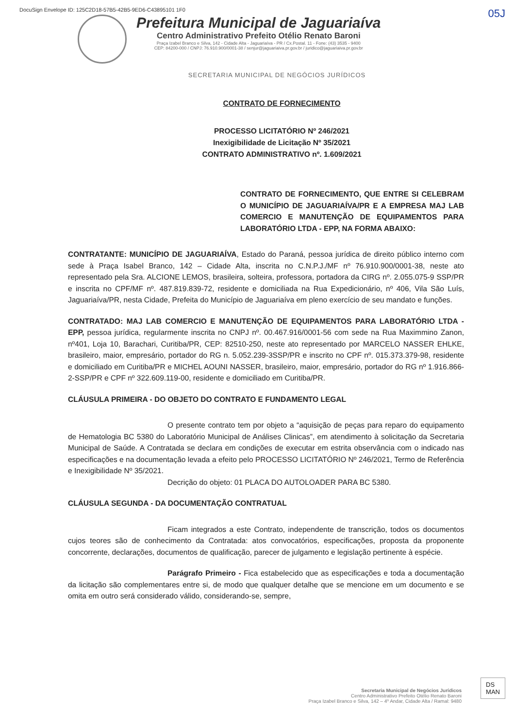DocuSign Envelope ID: 125C2D18-57B5-42B5-9ED6-C43895101 1F0
05J
Prefeitura Municipal de Jaguariaíva
Centro Administrativo Prefeito Otélio Renato Baroni
Praça Izabel Branco e Silva, 142 - Cidade Alta - Jaguariaíva - PR / Cx.Postal. 11 - Fone: (43) 3535 - 9400
CEP: 84200-000 / CNPJ: 76.910.900/0001-38 / senjur@jaguariaiva.pr.gov.br / juridico@jaguariaiva.pr.gov.br
SECRETARIA MUNICIPAL DE NEGÓCIOS JURÍDICOS
CONTRATO DE FORNECIMENTO
PROCESSO LICITATÓRIO Nº 246/2021
Inexigibilidade de Licitação Nº 35/2021
CONTRATO ADMINISTRATIVO nº. 1.609/2021
CONTRATO DE FORNECIMENTO, QUE ENTRE SI CELEBRAM O MUNICÍPIO DE JAGUARIAÍVA/PR E A EMPRESA MAJ LAB COMERCIO E MANUTENÇÃO DE EQUIPAMENTOS PARA LABORATÓRIO LTDA - EPP, NA FORMA ABAIXO:
CONTRATANTE: MUNICÍPIO DE JAGUARIAÍVA, Estado do Paraná, pessoa jurídica de direito público interno com sede à Praça Isabel Branco, 142 – Cidade Alta, inscrita no C.N.P.J./MF nº 76.910.900/0001-38, neste ato representado pela Sra. ALCIONE LEMOS, brasileira, solteira, professora, portadora da CIRG nº. 2.055.075-9 SSP/PR e inscrita no CPF/MF nº. 487.819.839-72, residente e domiciliada na Rua Expedicionário, nº 406, Vila São Luís, Jaguariaíva/PR, nesta Cidade, Prefeita do Município de Jaguariaíva em pleno exercício de seu mandato e funções.
CONTRATADO: MAJ LAB COMERCIO E MANUTENÇÃO DE EQUIPAMENTOS PARA LABORATÓRIO LTDA - EPP, pessoa jurídica, regularmente inscrita no CNPJ nº. 00.467.916/0001-56 com sede na Rua Maximmino Zanon, nº401, Loja 10, Barachari, Curitiba/PR, CEP: 82510-250, neste ato representado por MARCELO NASSER EHLKE, brasileiro, maior, empresário, portador do RG n. 5.052.239-3SSP/PR e inscrito no CPF nº. 015.373.379-98, residente e domiciliado em Curitiba/PR e MICHEL AOUNI NASSER, brasileiro, maior, empresário, portador do RG nº 1.916.866-2-SSP/PR e CPF nº 322.609.119-00, residente e domiciliado em Curitiba/PR.
CLÁUSULA PRIMEIRA - DO OBJETO DO CONTRATO E FUNDAMENTO LEGAL
O presente contrato tem por objeto a “aquisição de peças para reparo do equipamento de Hematologia BC 5380 do Laboratório Municipal de Análises Clinicas”, em atendimento à solicitação da Secretaria Municipal de Saúde. A Contratada se declara em condições de executar em estrita observância com o indicado nas especificações e na documentação levada a efeito pelo PROCESSO LICITATÓRIO Nº 246/2021, Termo de Referência e Inexigibilidade Nº 35/2021.
Decrição do objeto: 01 PLACA DO AUTOLOADER PARA BC 5380.
CLÁUSULA SEGUNDA - DA DOCUMENTAÇÃO CONTRATUAL
Ficam integrados a este Contrato, independente de transcrição, todos os documentos cujos teores são de conhecimento da Contratada: atos convocatórios, especificações, proposta da proponente concorrente, declarações, documentos de qualificação, parecer de julgamento e legislação pertinente à espécie.
Parágrafo Primeiro - Fica estabelecido que as especificações e toda a documentação da licitação são complementares entre si, de modo que qualquer detalhe que se mencione em um documento e se omita em outro será considerado válido, considerando-se, sempre,
Secretaria Municipal de Negócios Jurídicos
Centro Administrativo Prefeito Otélio Renato Baroni
Praça Izabel Branco e Silva, 142 – 4º Andar, Cidade Alta / Ramal: 9480
DS
MAN